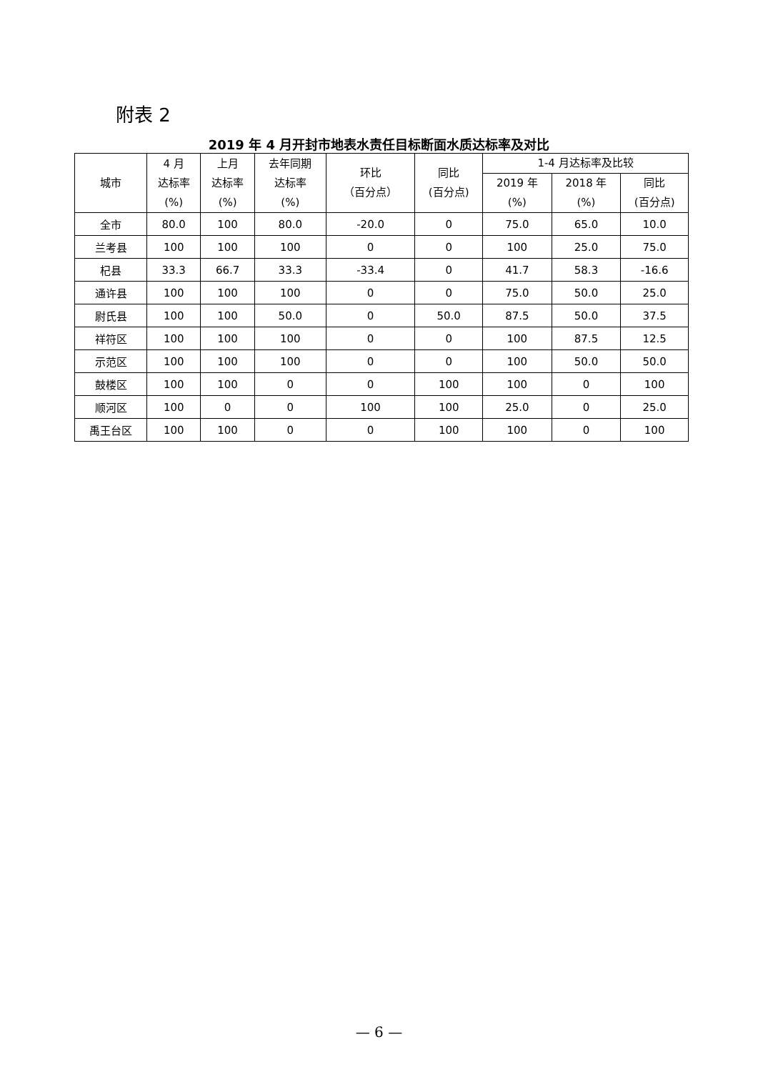附表 2
2019 年 4 月开封市地表水责任目标断面水质达标率及对比
| 城市 | 4 月 达标率 (%) | 上月 达标率 (%) | 去年同期 达标率 (%) | 环比 （百分点） | 同比 (百分点) | 1-4 月达标率及比较 | | |
| --- | --- | --- | --- | --- | --- | --- | --- | --- |
| | | | | | | 2019 年 (%) | 2018 年 (%) | 同比 (百分点) |
| 全市 | 80.0 | 100 | 80.0 | -20.0 | 0 | 75.0 | 65.0 | 10.0 |
| 兰考县 | 100 | 100 | 100 | 0 | 0 | 100 | 25.0 | 75.0 |
| 杞县 | 33.3 | 66.7 | 33.3 | -33.4 | 0 | 41.7 | 58.3 | -16.6 |
| 通许县 | 100 | 100 | 100 | 0 | 0 | 75.0 | 50.0 | 25.0 |
| 尉氏县 | 100 | 100 | 50.0 | 0 | 50.0 | 87.5 | 50.0 | 37.5 |
| 祥符区 | 100 | 100 | 100 | 0 | 0 | 100 | 87.5 | 12.5 |
| 示范区 | 100 | 100 | 100 | 0 | 0 | 100 | 50.0 | 50.0 |
| 鼓楼区 | 100 | 100 | 0 | 0 | 100 | 100 | 0 | 100 |
| 顺河区 | 100 | 0 | 0 | 100 | 100 | 25.0 | 0 | 25.0 |
| 禹王台区 | 100 | 100 | 0 | 0 | 100 | 100 | 0 | 100 |
— 6 —